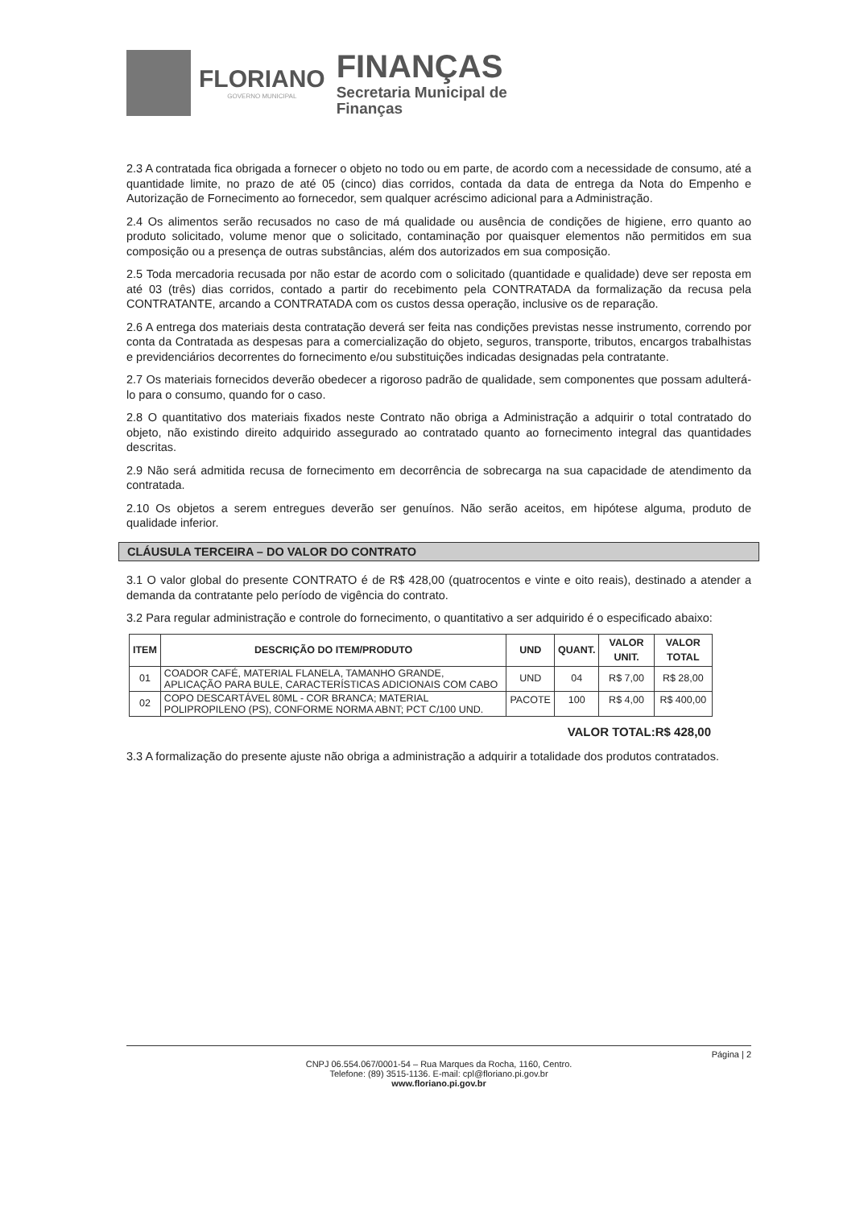FLORIANO
GOVERNO MUNICIPAL
FINANÇAS
Secretaria Municipal de
Finanças
2.3 A contratada fica obrigada a fornecer o objeto no todo ou em parte, de acordo com a necessidade de consumo, até a quantidade limite, no prazo de até 05 (cinco) dias corridos, contada da data de entrega da Nota do Empenho e Autorização de Fornecimento ao fornecedor, sem qualquer acréscimo adicional para a Administração.
2.4 Os alimentos serão recusados no caso de má qualidade ou ausência de condições de higiene, erro quanto ao produto solicitado, volume menor que o solicitado, contaminação por quaisquer elementos não permitidos em sua composição ou a presença de outras substâncias, além dos autorizados em sua composição.
2.5 Toda mercadoria recusada por não estar de acordo com o solicitado (quantidade e qualidade) deve ser reposta em até 03 (três) dias corridos, contado a partir do recebimento pela CONTRATADA da formalização da recusa pela CONTRATANTE, arcando a CONTRATADA com os custos dessa operação, inclusive os de reparação.
2.6 A entrega dos materiais desta contratação deverá ser feita nas condições previstas nesse instrumento, correndo por conta da Contratada as despesas para a comercialização do objeto, seguros, transporte, tributos, encargos trabalhistas e previdenciários decorrentes do fornecimento e/ou substituições indicadas designadas pela contratante.
2.7 Os materiais fornecidos deverão obedecer a rigoroso padrão de qualidade, sem componentes que possam adulterá-lo para o consumo, quando for o caso.
2.8 O quantitativo dos materiais fixados neste Contrato não obriga a Administração a adquirir o total contratado do objeto, não existindo direito adquirido assegurado ao contratado quanto ao fornecimento integral das quantidades descritas.
2.9 Não será admitida recusa de fornecimento em decorrência de sobrecarga na sua capacidade de atendimento da contratada.
2.10 Os objetos a serem entregues deverão ser genuínos. Não serão aceitos, em hipótese alguma, produto de qualidade inferior.
CLÁUSULA TERCEIRA – DO VALOR DO CONTRATO
3.1 O valor global do presente CONTRATO é de R$ 428,00 (quatrocentos e vinte e oito reais), destinado a atender a demanda da contratante pelo período de vigência do contrato.
3.2 Para regular administração e controle do fornecimento, o quantitativo a ser adquirido é o especificado abaixo:
| ITEM | DESCRIÇÃO DO ITEM/PRODUTO | UND | QUANT. | VALOR UNIT. | VALOR TOTAL |
| --- | --- | --- | --- | --- | --- |
| 01 | COADOR CAFÉ, MATERIAL FLANELA, TAMANHO GRANDE, APLICAÇÃO PARA BULE, CARACTERÍSTICAS ADICIONAIS COM CABO | UND | 04 | R$ 7,00 | R$ 28,00 |
| 02 | COPO DESCARTÁVEL 80ML - COR BRANCA; MATERIAL POLIPROPILENO (PS), CONFORME NORMA ABNT; PCT C/100 UND. | PACOTE | 100 | R$ 4,00 | R$ 400,00 |
VALOR TOTAL:R$ 428,00
3.3 A formalização do presente ajuste não obriga a administração a adquirir a totalidade dos produtos contratados.
Página | 2
CNPJ 06.554.067/0001-54 – Rua Marques da Rocha, 1160, Centro.
Telefone: (89) 3515-1136. E-mail: cpl@floriano.pi.gov.br
www.floriano.pi.gov.br